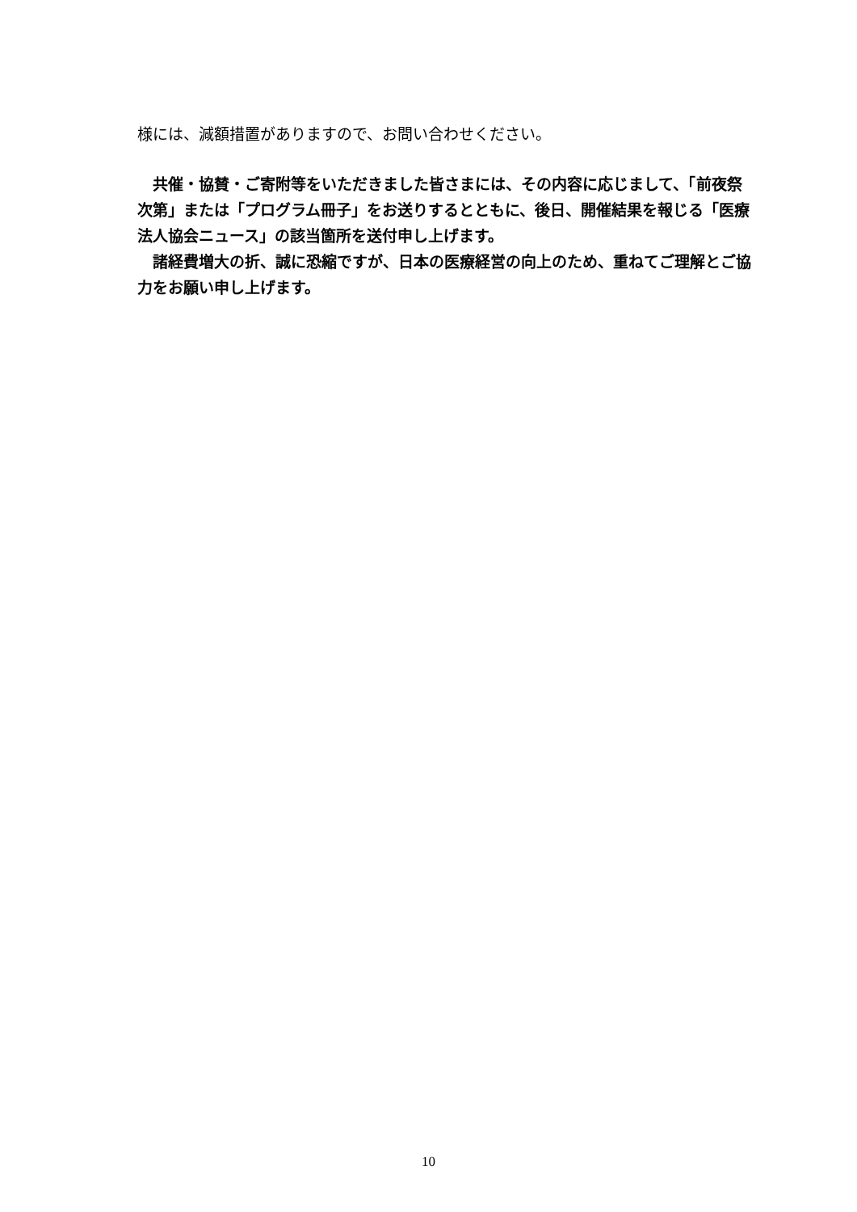様には、減額措置がありますので、お問い合わせください。
　共催・協賛・ご寄附等をいただきました皆さまには、その内容に応じまして、「前夜祭次第」または「プログラム冊子」をお送りするとともに、後日、開催結果を報じる「医療法人協会ニュース」の該当箇所を送付申し上げます。
　諸経費増大の折、誠に恐縮ですが、日本の医療経営の向上のため、重ねてご理解とご協力をお願い申し上げます。
10